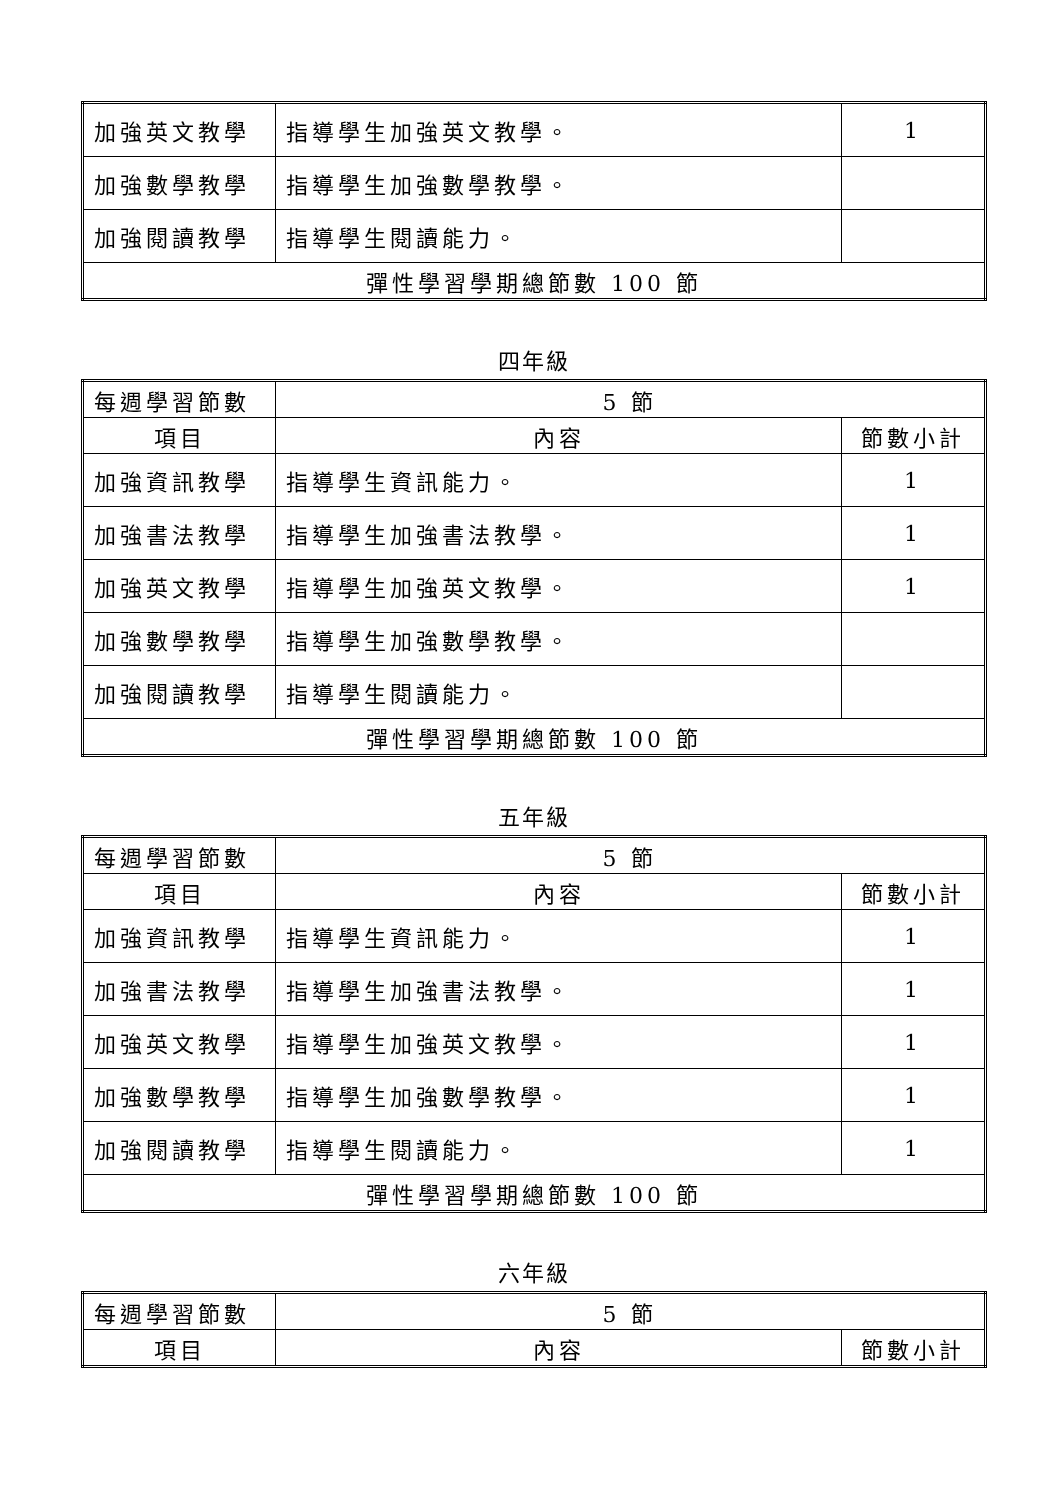| 加強英文教學 | 指導學生加強英文教學。 | 1 |
| 加強數學教學 | 指導學生加強數學教學。 | |
| 加強閱讀教學 | 指導學生閱讀能力。 | |
| 彈性學習學期總節數 100 節 | | |
四年級
| 每週學習節數 | 5 節 | |
| 項目 | 內容 | 節數小計 |
| 加強資訊教學 | 指導學生資訊能力。 | 1 |
| 加強書法教學 | 指導學生加強書法教學。 | 1 |
| 加強英文教學 | 指導學生加強英文教學。 | 1 |
| 加強數學教學 | 指導學生加強數學教學。 | |
| 加強閱讀教學 | 指導學生閱讀能力。 | |
| 彈性學習學期總節數 100 節 | | |
五年級
| 每週學習節數 | 5 節 | |
| 項目 | 內容 | 節數小計 |
| 加強資訊教學 | 指導學生資訊能力。 | 1 |
| 加強書法教學 | 指導學生加強書法教學。 | 1 |
| 加強英文教學 | 指導學生加強英文教學。 | 1 |
| 加強數學教學 | 指導學生加強數學教學。 | 1 |
| 加強閱讀教學 | 指導學生閱讀能力。 | 1 |
| 彈性學習學期總節數 100 節 | | |
六年級
| 每週學習節數 | 5 節 | |
| 項目 | 內容 | 節數小計 |